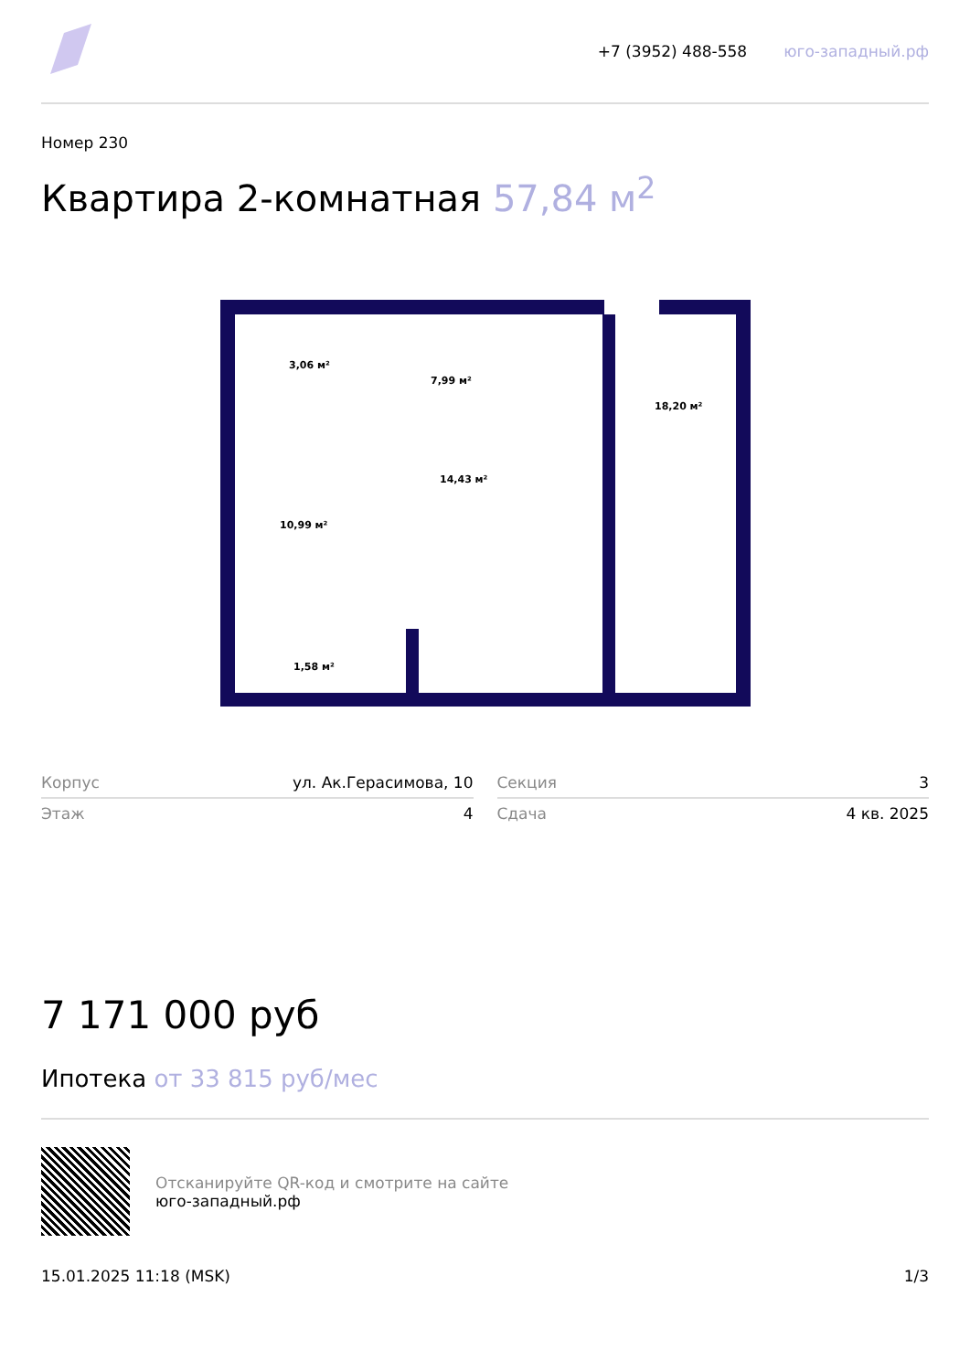+7 (3952) 488-558 юго-западный.рф
Номер 230
Квартира 2-комнатная 57,84 м<sup>2</sup>
3,06 м²
7,99 м²
18,20 м²
14,43 м²
10,99 м²
1,58 м²
| Корпус | ул. Ак.Герасимова, 10 |
| Этаж | 4 |
| Секция | 3 |
| Сдача | 4 кв. 2025 |
7 171 000 руб
Ипотека от 33 815 руб/мес
Отсканируйте QR-код и смотрите на сайте
юго-западный.рф
15.01.2025 11:18 (MSK) 1/3